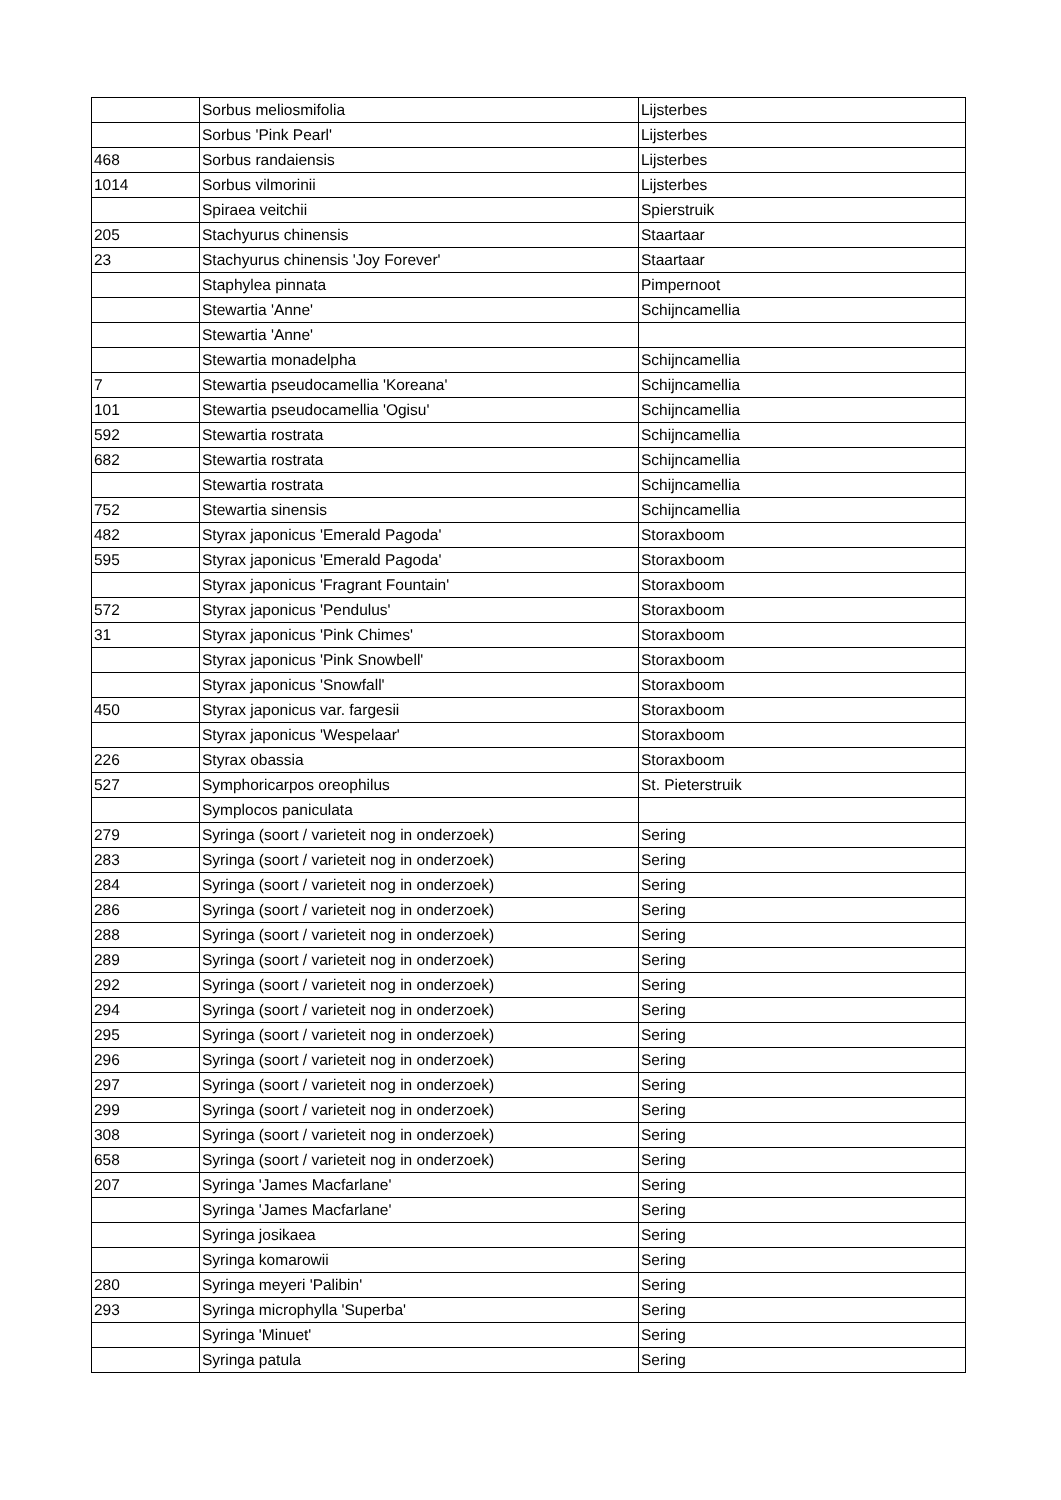| | Sorbus meliosmifolia | Lijsterbes |
| | Sorbus 'Pink Pearl' | Lijsterbes |
| 468 | Sorbus randaiensis | Lijsterbes |
| 1014 | Sorbus vilmorinii | Lijsterbes |
| | Spiraea veitchii | Spierstruik |
| 205 | Stachyurus chinensis | Staartaar |
| 23 | Stachyurus chinensis 'Joy Forever' | Staartaar |
| | Staphylea pinnata | Pimpernoot |
| | Stewartia 'Anne' | Schijncamellia |
| | Stewartia 'Anne' | |
| | Stewartia monadelpha | Schijncamellia |
| 7 | Stewartia pseudocamellia 'Koreana' | Schijncamellia |
| 101 | Stewartia pseudocamellia 'Ogisu' | Schijncamellia |
| 592 | Stewartia rostrata | Schijncamellia |
| 682 | Stewartia rostrata | Schijncamellia |
| | Stewartia rostrata | Schijncamellia |
| 752 | Stewartia sinensis | Schijncamellia |
| 482 | Styrax japonicus 'Emerald Pagoda' | Storaxboom |
| 595 | Styrax japonicus 'Emerald Pagoda' | Storaxboom |
| | Styrax japonicus 'Fragrant Fountain' | Storaxboom |
| 572 | Styrax japonicus 'Pendulus' | Storaxboom |
| 31 | Styrax japonicus 'Pink Chimes' | Storaxboom |
| | Styrax japonicus 'Pink Snowbell' | Storaxboom |
| | Styrax japonicus 'Snowfall' | Storaxboom |
| 450 | Styrax japonicus var. fargesii | Storaxboom |
| | Styrax japonicus 'Wespelaar' | Storaxboom |
| 226 | Styrax obassia | Storaxboom |
| 527 | Symphoricarpos oreophilus | St. Pieterstruik |
| | Symplocos paniculata | |
| 279 | Syringa (soort / varieteit nog in onderzoek) | Sering |
| 283 | Syringa (soort / varieteit nog in onderzoek) | Sering |
| 284 | Syringa (soort / varieteit nog in onderzoek) | Sering |
| 286 | Syringa (soort / varieteit nog in onderzoek) | Sering |
| 288 | Syringa (soort / varieteit nog in onderzoek) | Sering |
| 289 | Syringa (soort / varieteit nog in onderzoek) | Sering |
| 292 | Syringa (soort / varieteit nog in onderzoek) | Sering |
| 294 | Syringa (soort / varieteit nog in onderzoek) | Sering |
| 295 | Syringa (soort / varieteit nog in onderzoek) | Sering |
| 296 | Syringa (soort / varieteit nog in onderzoek) | Sering |
| 297 | Syringa (soort / varieteit nog in onderzoek) | Sering |
| 299 | Syringa (soort / varieteit nog in onderzoek) | Sering |
| 308 | Syringa (soort / varieteit nog in onderzoek) | Sering |
| 658 | Syringa (soort / varieteit nog in onderzoek) | Sering |
| 207 | Syringa 'James Macfarlane' | Sering |
| | Syringa 'James Macfarlane' | Sering |
| | Syringa josikaea | Sering |
| | Syringa komarowii | Sering |
| 280 | Syringa meyeri 'Palibin' | Sering |
| 293 | Syringa microphylla 'Superba' | Sering |
| | Syringa 'Minuet' | Sering |
| | Syringa patula | Sering |